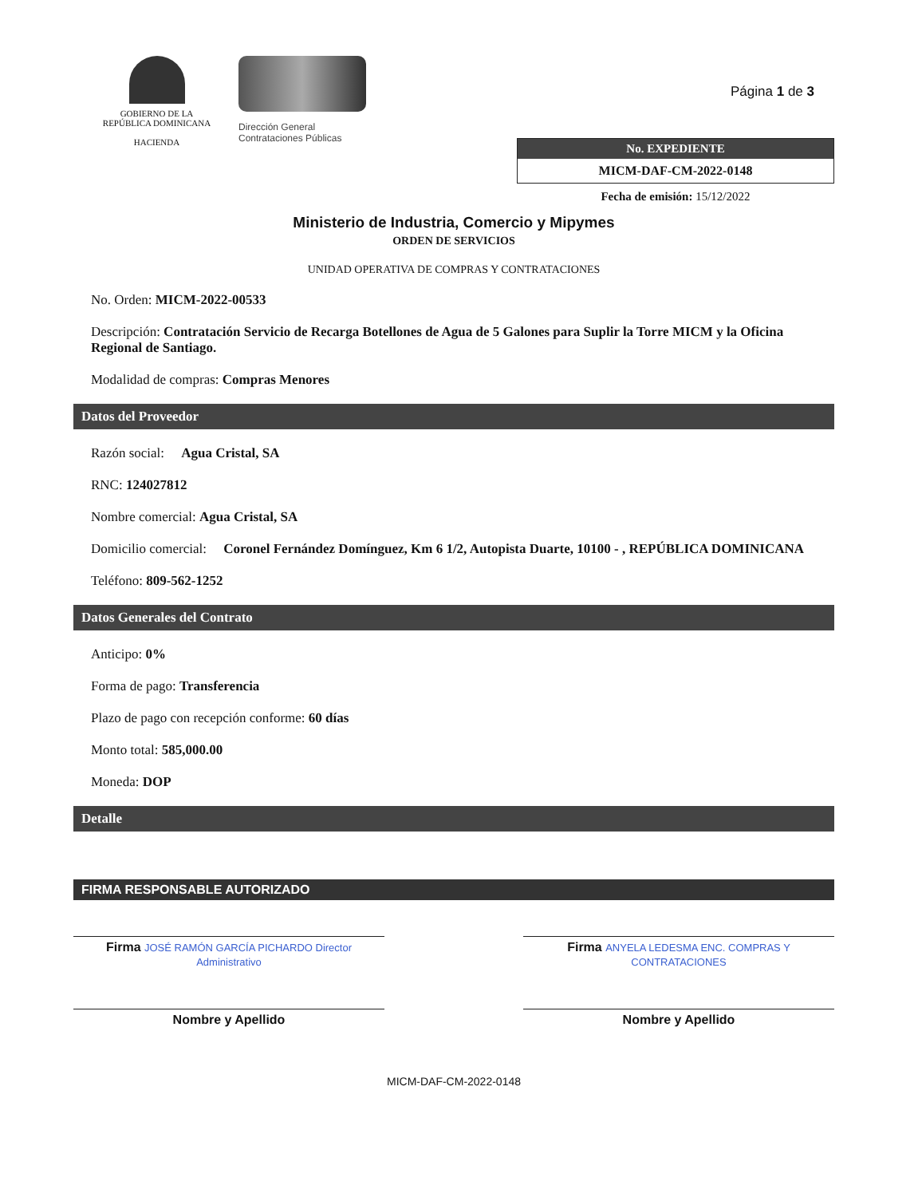GOBIERNO DE LA
REPÚBLICA DOMINICANA
HACIENDA
Dirección General
Contrataciones Públicas
Página 1 de 3
No. EXPEDIENTE
MICM-DAF-CM-2022-0148
Fecha de emisión: 15/12/2022
Ministerio de Industria, Comercio y Mipymes
ORDEN DE SERVICIOS
UNIDAD OPERATIVA DE COMPRAS Y CONTRATACIONES
No. Orden: MICM-2022-00533
Descripción: Contratación Servicio de Recarga Botellones de Agua de 5 Galones para Suplir la Torre MICM y la Oficina Regional de Santiago.
Modalidad de compras: Compras Menores
Datos del Proveedor
Razón social: Agua Cristal, SA
RNC: 124027812
Nombre comercial: Agua Cristal, SA
Domicilio comercial: Coronel Fernández Domínguez, Km 6 1/2, Autopista Duarte, 10100 - , REPÚBLICA DOMINICANA
Teléfono: 809-562-1252
Datos Generales del Contrato
Anticipo: 0%
Forma de pago: Transferencia
Plazo de pago con recepción conforme: 60 días
Monto total: 585,000.00
Moneda: DOP
Detalle
FIRMA RESPONSABLE AUTORIZADO
Firma JOSÉ RAMÓN GARCÍA PICHARDO Director Administrativo
Nombre y Apellido
Firma ANYELA LEDESMA ENC. COMPRAS Y CONTRATACIONES
Nombre y Apellido
MICM-DAF-CM-2022-0148